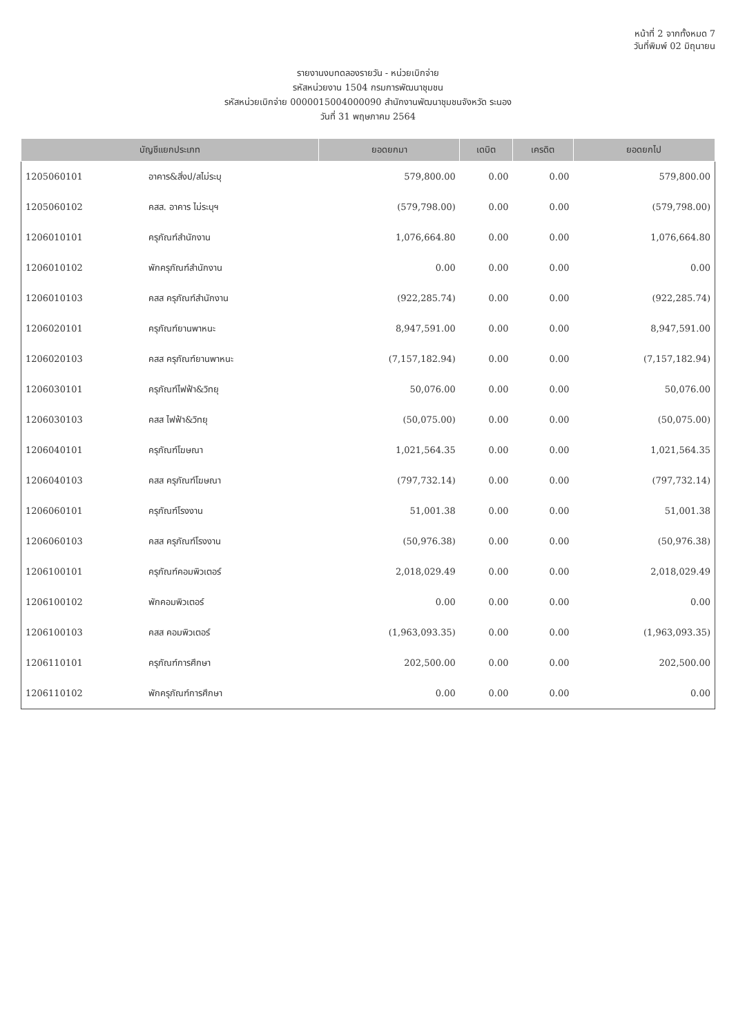หน้าที่ 2 จากทั้งหมด 7
วันที่พิมพ์ 02 มิถุนายน
รายงานงบทดลองรายวัน - หน่วยเบิกจ่าย
รหัสหน่วยงาน 1504 กรมการพัฒนาชุมชน
รหัสหน่วยเบิกจ่าย 0000015004000090 สำนักงานพัฒนาชุมชนจังหวัด ระนอง
วันที่ 31 พฤษภาคม 2564
| บัญชีแยกประเภท | | ยอดยกมา | เดบิต | เครดิต | ยอดยกไป |
| --- | --- | --- | --- | --- | --- |
| 1205060101 | อาคาร&สิ่งป/สไม่ระบุ | 579,800.00 | 0.00 | 0.00 | 579,800.00 |
| 1205060102 | คสส. อาคาร ไม่ระบุฯ | (579,798.00) | 0.00 | 0.00 | (579,798.00) |
| 1206010101 | ครุภัณฑ์สำนักงาน | 1,076,664.80 | 0.00 | 0.00 | 1,076,664.80 |
| 1206010102 | พักครุภัณฑ์สำนักงาน | 0.00 | 0.00 | 0.00 | 0.00 |
| 1206010103 | คสส ครุภัณฑ์สำนักงาน | (922,285.74) | 0.00 | 0.00 | (922,285.74) |
| 1206020101 | ครุภัณฑ์ยานพาหนะ | 8,947,591.00 | 0.00 | 0.00 | 8,947,591.00 |
| 1206020103 | คสส ครุภัณฑ์ยานพาหนะ | (7,157,182.94) | 0.00 | 0.00 | (7,157,182.94) |
| 1206030101 | ครุภัณฑ์ไฟฟ้า&วิทยุ | 50,076.00 | 0.00 | 0.00 | 50,076.00 |
| 1206030103 | คสส ไฟฟ้า&วิทยุ | (50,075.00) | 0.00 | 0.00 | (50,075.00) |
| 1206040101 | ครุภัณฑ์โฆษณา | 1,021,564.35 | 0.00 | 0.00 | 1,021,564.35 |
| 1206040103 | คสส ครุภัณฑ์โฆษณา | (797,732.14) | 0.00 | 0.00 | (797,732.14) |
| 1206060101 | ครุภัณฑ์โรงงาน | 51,001.38 | 0.00 | 0.00 | 51,001.38 |
| 1206060103 | คสส ครุภัณฑ์โรงงาน | (50,976.38) | 0.00 | 0.00 | (50,976.38) |
| 1206100101 | ครุภัณฑ์คอมพิวเตอร์ | 2,018,029.49 | 0.00 | 0.00 | 2,018,029.49 |
| 1206100102 | พักคอมพิวเตอร์ | 0.00 | 0.00 | 0.00 | 0.00 |
| 1206100103 | คสส คอมพิวเตอร์ | (1,963,093.35) | 0.00 | 0.00 | (1,963,093.35) |
| 1206110101 | ครุภัณฑ์การศึกษา | 202,500.00 | 0.00 | 0.00 | 202,500.00 |
| 1206110102 | พักครุภัณฑ์การศึกษา | 0.00 | 0.00 | 0.00 | 0.00 |